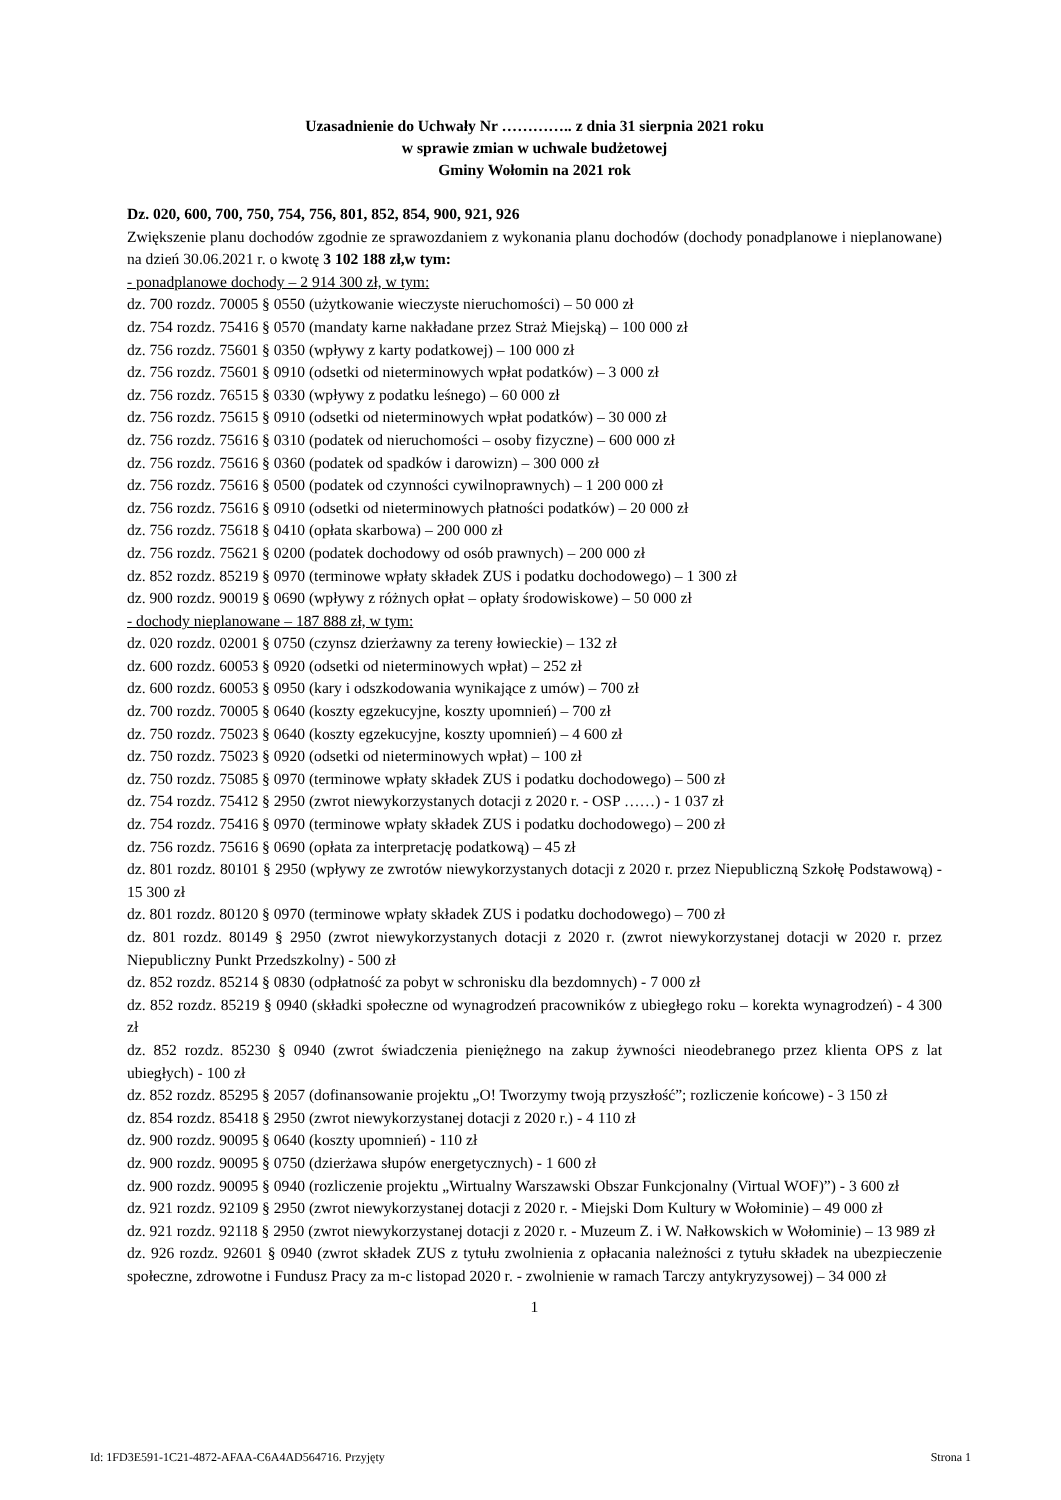Uzasadnienie do Uchwały Nr ………….. z dnia 31 sierpnia 2021 roku
w sprawie zmian w uchwale budżetowej
Gminy Wołomin na 2021 rok
Dz. 020, 600, 700, 750, 754, 756, 801, 852, 854, 900, 921, 926
Zwiększenie planu dochodów zgodnie ze sprawozdaniem z wykonania planu dochodów (dochody ponadplanowe i nieplanowane) na dzień 30.06.2021 r. o kwotę 3 102 188 zł,w tym:
- ponadplanowe dochody – 2 914 300 zł, w tym:
dz. 700 rozdz. 70005 § 0550 (użytkowanie wieczyste nieruchomości) – 50 000 zł
dz. 754 rozdz. 75416 § 0570 (mandaty karne nakładane przez Straż Miejską) – 100 000 zł
dz. 756 rozdz. 75601 § 0350 (wpływy z karty podatkowej) – 100 000 zł
dz. 756 rozdz. 75601 § 0910 (odsetki od nieterminowych wpłat podatków) – 3 000 zł
dz. 756 rozdz. 76515 § 0330 (wpływy z podatku leśnego) – 60 000 zł
dz. 756 rozdz. 75615 § 0910 (odsetki od nieterminowych wpłat podatków) – 30 000 zł
dz. 756 rozdz. 75616 § 0310 (podatek od nieruchomości – osoby fizyczne) – 600 000 zł
dz. 756 rozdz. 75616 § 0360 (podatek od spadków i darowizn) – 300 000 zł
dz. 756 rozdz. 75616 § 0500 (podatek od czynności cywilnoprawnych) – 1 200 000 zł
dz. 756 rozdz. 75616 § 0910 (odsetki od nieterminowych płatności podatków) – 20 000 zł
dz. 756 rozdz. 75618 § 0410 (opłata skarbowa) – 200 000 zł
dz. 756 rozdz. 75621 § 0200 (podatek dochodowy od osób prawnych) – 200 000 zł
dz. 852 rozdz. 85219 § 0970 (terminowe wpłaty składek ZUS i podatku dochodowego) – 1 300 zł
dz. 900 rozdz. 90019 § 0690 (wpływy z różnych opłat – opłaty środowiskowe) – 50 000 zł
- dochody nieplanowane – 187 888 zł, w tym:
dz. 020 rozdz. 02001 § 0750 (czynsz dzierżawny za tereny łowieckie) – 132 zł
dz. 600 rozdz. 60053 § 0920 (odsetki od nieterminowych wpłat) – 252 zł
dz. 600 rozdz. 60053 § 0950 (kary i odszkodowania wynikające z umów) – 700 zł
dz. 700 rozdz. 70005 § 0640 (koszty egzekucyjne, koszty upomnień) – 700 zł
dz. 750 rozdz. 75023 § 0640 (koszty egzekucyjne, koszty upomnień) – 4 600 zł
dz. 750 rozdz. 75023 § 0920 (odsetki od nieterminowych wpłat) – 100 zł
dz. 750 rozdz. 75085 § 0970 (terminowe wpłaty składek ZUS i podatku dochodowego) – 500 zł
dz. 754 rozdz. 75412 § 2950 (zwrot niewykorzystanych dotacji z 2020 r. - OSP ……) - 1 037 zł
dz. 754 rozdz. 75416 § 0970 (terminowe wpłaty składek ZUS i podatku dochodowego) – 200 zł
dz. 756 rozdz. 75616 § 0690 (opłata za interpretację podatkową) – 45 zł
dz. 801 rozdz. 80101 § 2950 (wpływy ze zwrotów niewykorzystanych dotacji z 2020 r. przez Niepubliczną Szkołę Podstawową) - 15 300 zł
dz. 801 rozdz. 80120 § 0970 (terminowe wpłaty składek ZUS i podatku dochodowego) – 700 zł
dz. 801 rozdz. 80149 § 2950 (zwrot niewykorzystanych dotacji z 2020 r. (zwrot niewykorzystanej dotacji w 2020 r. przez Niepubliczny Punkt Przedszkolny) - 500 zł
dz. 852 rozdz. 85214 § 0830 (odpłatność za pobyt w schronisku dla bezdomnych) - 7 000 zł
dz. 852 rozdz. 85219 § 0940 (składki społeczne od wynagrodzeń pracowników z ubiegłego roku – korekta wynagrodzeń) - 4 300 zł
dz. 852 rozdz. 85230 § 0940 (zwrot świadczenia pieniężnego na zakup żywności nieodebranego przez klienta OPS z lat ubiegłych) - 100 zł
dz. 852 rozdz. 85295 § 2057 (dofinansowanie projektu „O! Tworzymy twoją przyszłość”; rozliczenie końcowe) - 3 150 zł
dz. 854 rozdz. 85418 § 2950 (zwrot niewykorzystanej dotacji z 2020 r.) - 4 110 zł
dz. 900 rozdz. 90095 § 0640 (koszty upomnień) - 110 zł
dz. 900 rozdz. 90095 § 0750 (dzierżawa słupów energetycznych) - 1 600 zł
dz. 900 rozdz. 90095 § 0940 (rozliczenie projektu „Wirtualny Warszawski Obszar Funkcjonalny (Virtual WOF)”) - 3 600 zł
dz. 921 rozdz. 92109 § 2950 (zwrot niewykorzystanej dotacji z 2020 r. - Miejski Dom Kultury w Wołominie) – 49 000 zł
dz. 921 rozdz. 92118 § 2950 (zwrot niewykorzystanej dotacji z 2020 r. - Muzeum Z. i W. Nałkowskich w Wołominie) – 13 989 zł
dz. 926 rozdz. 92601 § 0940 (zwrot składek ZUS z tytułu zwolnienia z opłacania należności z tytułu składek na ubezpieczenie społeczne, zdrowotne i Fundusz Pracy za m-c listopad 2020 r. - zwolnienie w ramach Tarczy antykryzysowej) – 34 000 zł
1
Id: 1FD3E591-1C21-4872-AFAA-C6A4AD564716. Przyjęty Strona 1